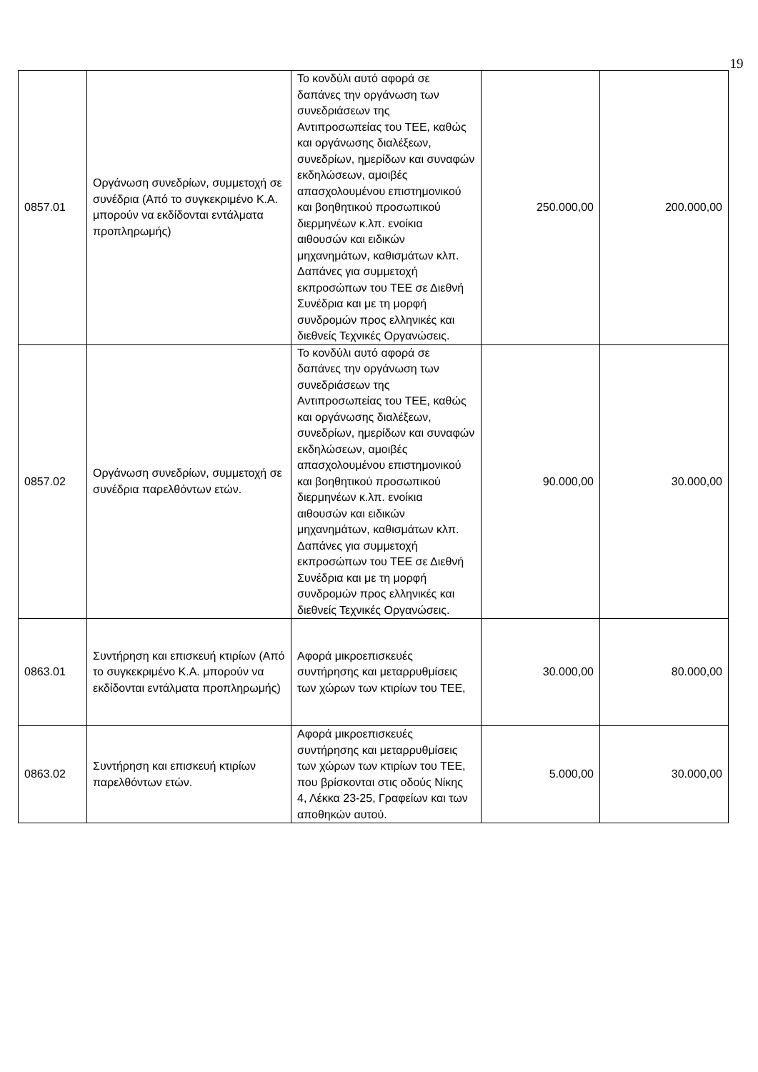19
| 0857.01 | Οργάνωση συνεδρίων, συμμετοχή σε συνέδρια (Από το συγκεκριμένο Κ.Α. μπορούν να εκδίδονται εντάλματα προπληρωμής) | Το κονδύλι αυτό αφορά σε δαπάνες την οργάνωση των συνεδριάσεων της Αντιπροσωπείας του ΤΕΕ, καθώς και οργάνωσης διαλέξεων, συνεδρίων, ημερίδων και συναφών εκδηλώσεων, αμοιβές απασχολουμένου επιστημονικού και βοηθητικού προσωπικού διερμηνέων κ.λπ. ενοίκια αιθουσών και ειδικών μηχανημάτων, καθισμάτων κλπ. Δαπάνες για συμμετοχή εκπροσώπων του ΤΕΕ σε Διεθνή Συνέδρια και με τη μορφή συνδρομών προς ελληνικές και διεθνείς Τεχνικές Οργανώσεις. | 250.000,00 | 200.000,00 |
| 0857.02 | Οργάνωση συνεδρίων, συμμετοχή σε συνέδρια παρελθόντων ετών. | Το κονδύλι αυτό αφορά σε δαπάνες την οργάνωση των συνεδριάσεων της Αντιπροσωπείας του ΤΕΕ, καθώς και οργάνωσης διαλέξεων, συνεδρίων, ημερίδων και συναφών εκδηλώσεων, αμοιβές απασχολουμένου επιστημονικού και βοηθητικού προσωπικού διερμηνέων κ.λπ. ενοίκια αιθουσών και ειδικών μηχανημάτων, καθισμάτων κλπ. Δαπάνες για συμμετοχή εκπροσώπων του ΤΕΕ σε Διεθνή Συνέδρια και με τη μορφή συνδρομών προς ελληνικές και διεθνείς Τεχνικές Οργανώσεις. | 90.000,00 | 30.000,00 |
| 0863.01 | Συντήρηση και επισκευή κτιρίων (Από το συγκεκριμένο Κ.Α. μπορούν να εκδίδονται εντάλματα προπληρωμής) | Αφορά μικροεπισκευές συντήρησης και μεταρρυθμίσεις των χώρων των κτιρίων του ΤΕΕ, | 30.000,00 | 80.000,00 |
| 0863.02 | Συντήρηση και επισκευή κτιρίων παρελθόντων ετών. | Αφορά μικροεπισκευές συντήρησης και μεταρρυθμίσεις των χώρων των κτιρίων του ΤΕΕ, που βρίσκονται στις οδούς Νίκης 4, Λέκκα 23-25, Γραφείων και των αποθηκών αυτού. | 5.000,00 | 30.000,00 |